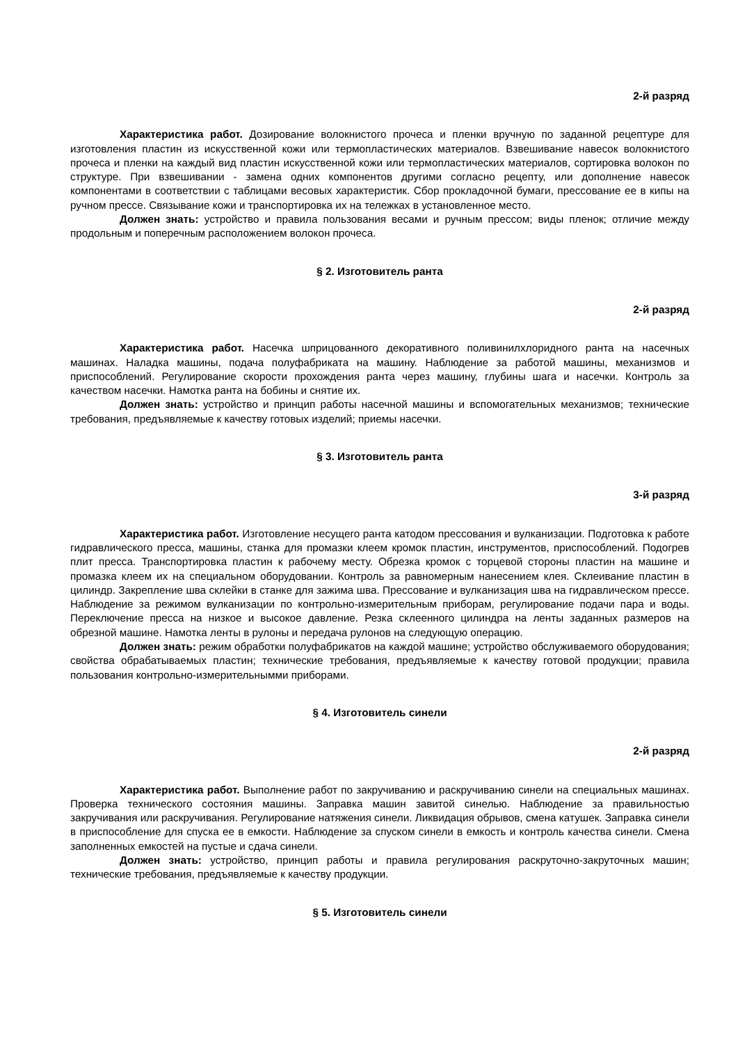2-й разряд
Характеристика работ. Дозирование волокнистого прочеса и пленки вручную по заданной рецептуре для изготовления пластин из искусственной кожи или термопластических материалов. Взвешивание навесок волокнистого прочеса и пленки на каждый вид пластин искусственной кожи или термопластических материалов, сортировка волокон по структуре. При взвешивании - замена одних компонентов другими согласно рецепту, или дополнение навесок компонентами в соответствии с таблицами весовых характеристик. Сбор прокладочной бумаги, прессование ее в кипы на ручном прессе. Связывание кожи и транспортировка их на тележках в установленное место.
Должен знать: устройство и правила пользования весами и ручным прессом; виды пленок; отличие между продольным и поперечным расположением волокон прочеса.
§ 2. Изготовитель ранта
2-й разряд
Характеристика работ. Насечка шприцованного декоративного поливинилхлоридного ранта на насечных машинах. Наладка машины, подача полуфабриката на машину. Наблюдение за работой машины, механизмов и приспособлений. Регулирование скорости прохождения ранта через машину, глубины шага и насечки. Контроль за качеством насечки. Намотка ранта на бобины и снятие их.
Должен знать: устройство и принцип работы насечной машины и вспомогательных механизмов; технические требования, предъявляемые к качеству готовых изделий; приемы насечки.
§ 3. Изготовитель ранта
3-й разряд
Характеристика работ. Изготовление несущего ранта катодом прессования и вулканизации. Подготовка к работе гидравлического пресса, машины, станка для промазки клеем кромок пластин, инструментов, приспособлений. Подогрев плит пресса. Транспортировка пластин к рабочему месту. Обрезка кромок с торцевой стороны пластин на машине и промазка клеем их на специальном оборудовании. Контроль за равномерным нанесением клея. Склеивание пластин в цилиндр. Закрепление шва склейки в станке для зажима шва. Прессование и вулканизация шва на гидравлическом прессе. Наблюдение за режимом вулканизации по контрольно-измерительным приборам, регулирование подачи пара и воды. Переключение пресса на низкое и высокое давление. Резка склеенного цилиндра на ленты заданных размеров на обрезной машине. Намотка ленты в рулоны и передача рулонов на следующую операцию.
Должен знать: режим обработки полуфабрикатов на каждой машине; устройство обслуживаемого оборудования; свойства обрабатываемых пластин; технические требования, предъявляемые к качеству готовой продукции; правила пользования контрольно-измерительнымми приборами.
§ 4. Изготовитель синели
2-й разряд
Характеристика работ. Выполнение работ по закручиванию и раскручиванию синели на специальных машинах. Проверка технического состояния машины. Заправка машин завитой синелью. Наблюдение за правильностью закручивания или раскручивания. Регулирование натяжения синели. Ликвидация обрывов, смена катушек. Заправка синели в приспособление для спуска ее в емкости. Наблюдение за спуском синели в емкость и контроль качества синели. Смена заполненных емкостей на пустые и сдача синели.
Должен знать: устройство, принцип работы и правила регулирования раскруточно-закруточных машин; технические требования, предъявляемые к качеству продукции.
§ 5. Изготовитель синели